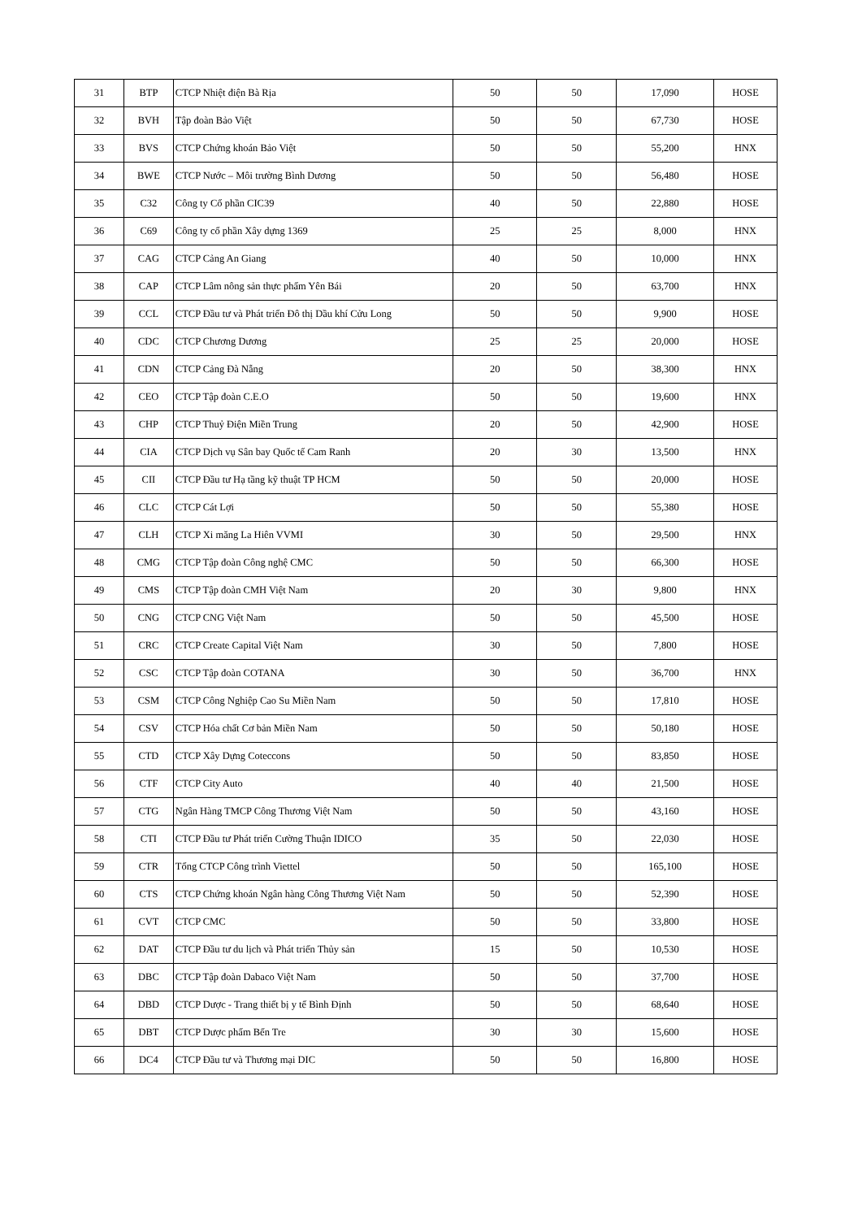| 31 | BTP | CTCP Nhiệt điện Bà Rịa | 50 | 50 | 17,090 | HOSE |
| 32 | BVH | Tập đoàn Bảo Việt | 50 | 50 | 67,730 | HOSE |
| 33 | BVS | CTCP Chứng khoán Bảo Việt | 50 | 50 | 55,200 | HNX |
| 34 | BWE | CTCP Nước – Môi trường Bình Dương | 50 | 50 | 56,480 | HOSE |
| 35 | C32 | Công ty Cổ phần CIC39 | 40 | 50 | 22,880 | HOSE |
| 36 | C69 | Công ty cổ phần Xây dựng 1369 | 25 | 25 | 8,000 | HNX |
| 37 | CAG | CTCP Cảng An Giang | 40 | 50 | 10,000 | HNX |
| 38 | CAP | CTCP Lâm nông sản thực phẩm Yên Bái | 20 | 50 | 63,700 | HNX |
| 39 | CCL | CTCP Đầu tư và Phát triển Đô thị Dầu khí Cửu Long | 50 | 50 | 9,900 | HOSE |
| 40 | CDC | CTCP Chương Dương | 25 | 25 | 20,000 | HOSE |
| 41 | CDN | CTCP Cảng Đà Nẵng | 20 | 50 | 38,300 | HNX |
| 42 | CEO | CTCP Tập đoàn C.E.O | 50 | 50 | 19,600 | HNX |
| 43 | CHP | CTCP Thuỷ Điện Miền Trung | 20 | 50 | 42,900 | HOSE |
| 44 | CIA | CTCP Dịch vụ Sân bay Quốc tế Cam Ranh | 20 | 30 | 13,500 | HNX |
| 45 | CII | CTCP Đầu tư Hạ tầng kỹ thuật TP HCM | 50 | 50 | 20,000 | HOSE |
| 46 | CLC | CTCP Cát Lợi | 50 | 50 | 55,380 | HOSE |
| 47 | CLH | CTCP Xi măng La Hiên VVMI | 30 | 50 | 29,500 | HNX |
| 48 | CMG | CTCP Tập đoàn Công nghệ CMC | 50 | 50 | 66,300 | HOSE |
| 49 | CMS | CTCP Tập đoàn CMH Việt Nam | 20 | 30 | 9,800 | HNX |
| 50 | CNG | CTCP CNG Việt Nam | 50 | 50 | 45,500 | HOSE |
| 51 | CRC | CTCP Create Capital Việt Nam | 30 | 50 | 7,800 | HOSE |
| 52 | CSC | CTCP Tập đoàn COTANA | 30 | 50 | 36,700 | HNX |
| 53 | CSM | CTCP Công Nghiệp Cao Su Miền Nam | 50 | 50 | 17,810 | HOSE |
| 54 | CSV | CTCP Hóa chất Cơ bản Miền Nam | 50 | 50 | 50,180 | HOSE |
| 55 | CTD | CTCP Xây Dựng Coteccons | 50 | 50 | 83,850 | HOSE |
| 56 | CTF | CTCP City Auto | 40 | 40 | 21,500 | HOSE |
| 57 | CTG | Ngân Hàng TMCP Công Thương Việt Nam | 50 | 50 | 43,160 | HOSE |
| 58 | CTI | CTCP Đầu tư Phát triển Cường Thuận IDICO | 35 | 50 | 22,030 | HOSE |
| 59 | CTR | Tổng CTCP Công trình Viettel | 50 | 50 | 165,100 | HOSE |
| 60 | CTS | CTCP Chứng khoán Ngân hàng Công Thương Việt Nam | 50 | 50 | 52,390 | HOSE |
| 61 | CVT | CTCP CMC | 50 | 50 | 33,800 | HOSE |
| 62 | DAT | CTCP Đầu tư du lịch và Phát triển Thủy sản | 15 | 50 | 10,530 | HOSE |
| 63 | DBC | CTCP Tập đoàn Dabaco Việt Nam | 50 | 50 | 37,700 | HOSE |
| 64 | DBD | CTCP Dược - Trang thiết bị y tế Bình Định | 50 | 50 | 68,640 | HOSE |
| 65 | DBT | CTCP Dược phẩm Bến Tre | 30 | 30 | 15,600 | HOSE |
| 66 | DC4 | CTCP Đầu tư và Thương mại DIC | 50 | 50 | 16,800 | HOSE |